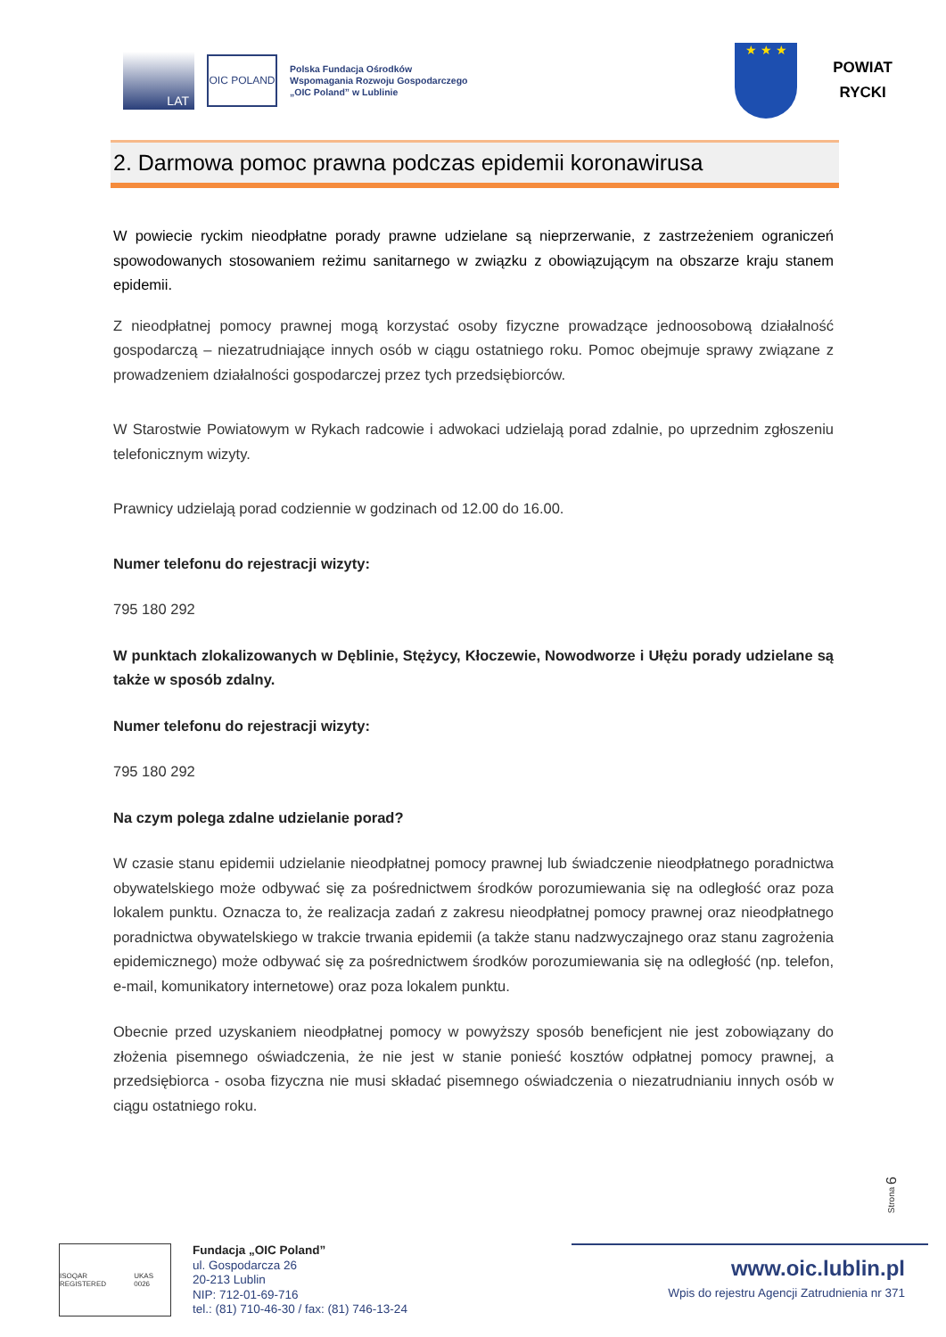LAT
OIC POLAND
Polska Fundacja Ośrodków
Wspomagania Rozwoju Gospodarczego
„OIC Poland” w Lublinie
★ ★ ★
POWIAT
RYCKI
2. Darmowa pomoc prawna podczas epidemii koronawirusa
W powiecie ryckim nieodpłatne porady prawne udzielane są nieprzerwanie, z zastrzeżeniem ograniczeń spowodowanych stosowaniem reżimu sanitarnego w związku z obowiązującym na obszarze kraju stanem epidemii.
Z nieodpłatnej pomocy prawnej mogą korzystać osoby fizyczne prowadzące jednoosobową działalność gospodarczą – niezatrudniające innych osób w ciągu ostatniego roku. Pomoc obejmuje sprawy związane z prowadzeniem działalności gospodarczej przez tych przedsiębiorców.
W Starostwie Powiatowym w Rykach radcowie i adwokaci udzielają porad zdalnie, po uprzednim zgłoszeniu telefonicznym wizyty.
Prawnicy udzielają porad codziennie w godzinach od 12.00 do 16.00.
Numer telefonu do rejestracji wizyty:
795 180 292
W punktach zlokalizowanych w Dęblinie, Stężycy, Kłoczewie, Nowodworze i Ułężu porady udzielane są także w sposób zdalny.
Numer telefonu do rejestracji wizyty:
795 180 292
Na czym polega zdalne udzielanie porad?
W czasie stanu epidemii udzielanie nieodpłatnej pomocy prawnej lub świadczenie nieodpłatnego poradnictwa obywatelskiego może odbywać się za pośrednictwem środków porozumiewania się na odległość oraz poza lokalem punktu. Oznacza to, że realizacja zadań z zakresu nieodpłatnej pomocy prawnej oraz nieodpłatnego poradnictwa obywatelskiego w trakcie trwania epidemii (a także stanu nadzwyczajnego oraz stanu zagrożenia epidemicznego) może odbywać się za pośrednictwem środków porozumiewania się na odległość (np. telefon, e-mail, komunikatory internetowe) oraz poza lokalem punktu.
Obecnie przed uzyskaniem nieodpłatnej pomocy w powyższy sposób beneficjent nie jest zobowiązany do złożenia pisemnego oświadczenia, że nie jest w stanie ponieść kosztów odpłatnej pomocy prawnej, a przedsiębiorca - osoba fizyczna nie musi składać pisemnego oświadczenia o niezatrudnianiu innych osób w ciągu ostatniego roku.
Strona 6
ISOQAR REGISTERED UKAS 0026
Fundacja „OIC Poland”
ul. Gospodarcza 26
20-213 Lublin
NIP: 712-01-69-716
tel.: (81) 710-46-30 / fax: (81) 746-13-24
www.oic.lublin.pl
Wpis do rejestru Agencji Zatrudnienia nr 371